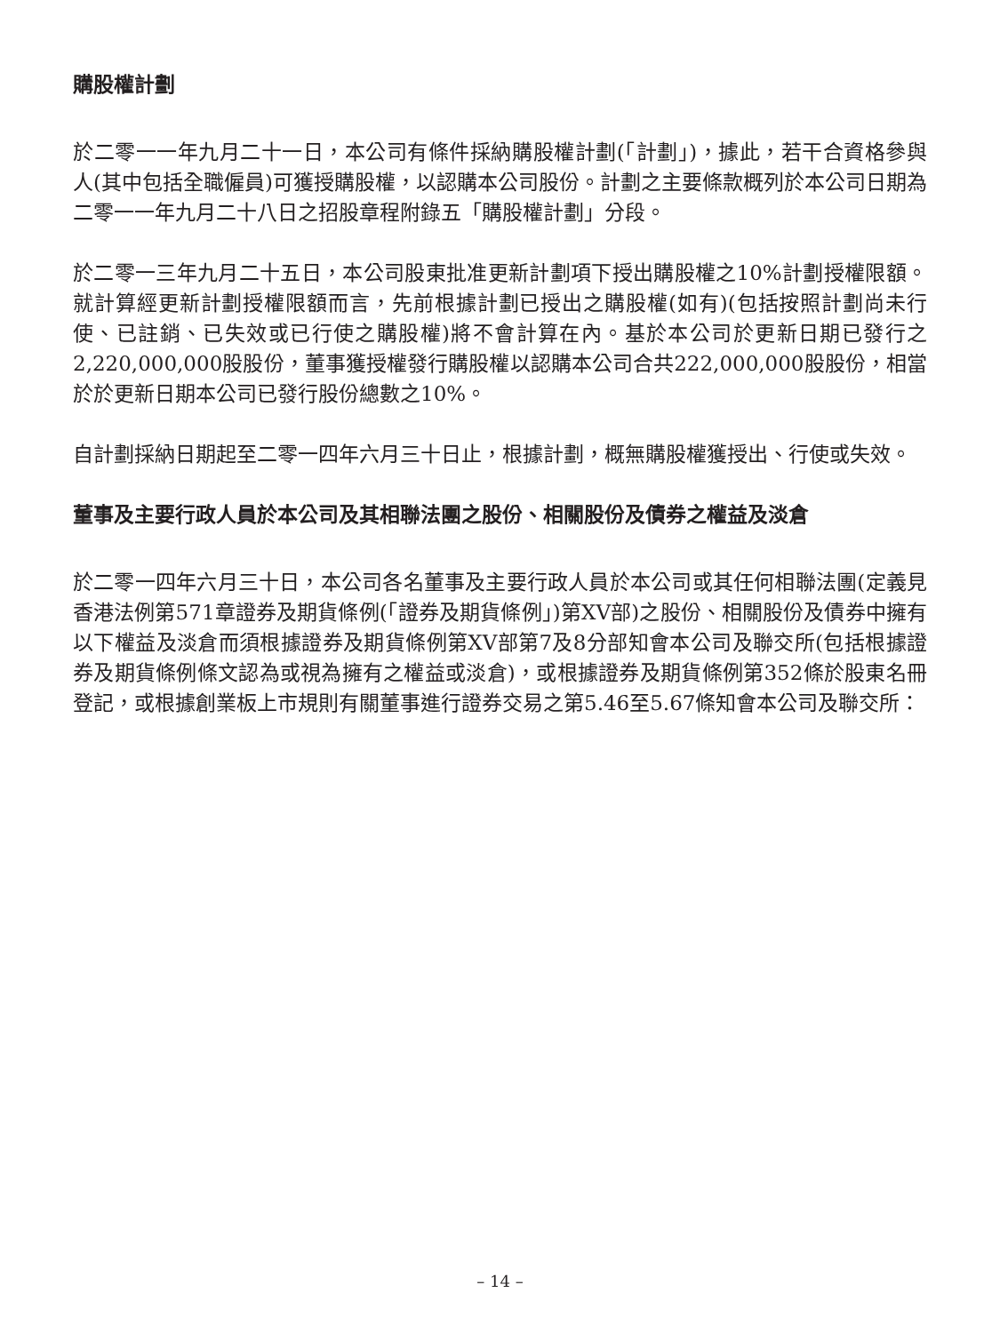購股權計劃
於二零一一年九月二十一日，本公司有條件採納購股權計劃(「計劃」)，據此，若干合資格參與人(其中包括全職僱員)可獲授購股權，以認購本公司股份。計劃之主要條款概列於本公司日期為二零一一年九月二十八日之招股章程附錄五「購股權計劃」分段。
於二零一三年九月二十五日，本公司股東批准更新計劃項下授出購股權之10%計劃授權限額。就計算經更新計劃授權限額而言，先前根據計劃已授出之購股權(如有)(包括按照計劃尚未行使、已註銷、已失效或已行使之購股權)將不會計算在內。基於本公司於更新日期已發行之2,220,000,000股股份，董事獲授權發行購股權以認購本公司合共222,000,000股股份，相當於於更新日期本公司已發行股份總數之10%。
自計劃採納日期起至二零一四年六月三十日止，根據計劃，概無購股權獲授出、行使或失效。
董事及主要行政人員於本公司及其相聯法團之股份、相關股份及債券之權益及淡倉
於二零一四年六月三十日，本公司各名董事及主要行政人員於本公司或其任何相聯法團(定義見香港法例第571章證券及期貨條例(「證券及期貨條例」)第XV部)之股份、相關股份及債券中擁有以下權益及淡倉而須根據證券及期貨條例第XV部第7及8分部知會本公司及聯交所(包括根據證券及期貨條例條文認為或視為擁有之權益或淡倉)，或根據證券及期貨條例第352條於股東名冊登記，或根據創業板上市規則有關董事進行證券交易之第5.46至5.67條知會本公司及聯交所：
– 14 –